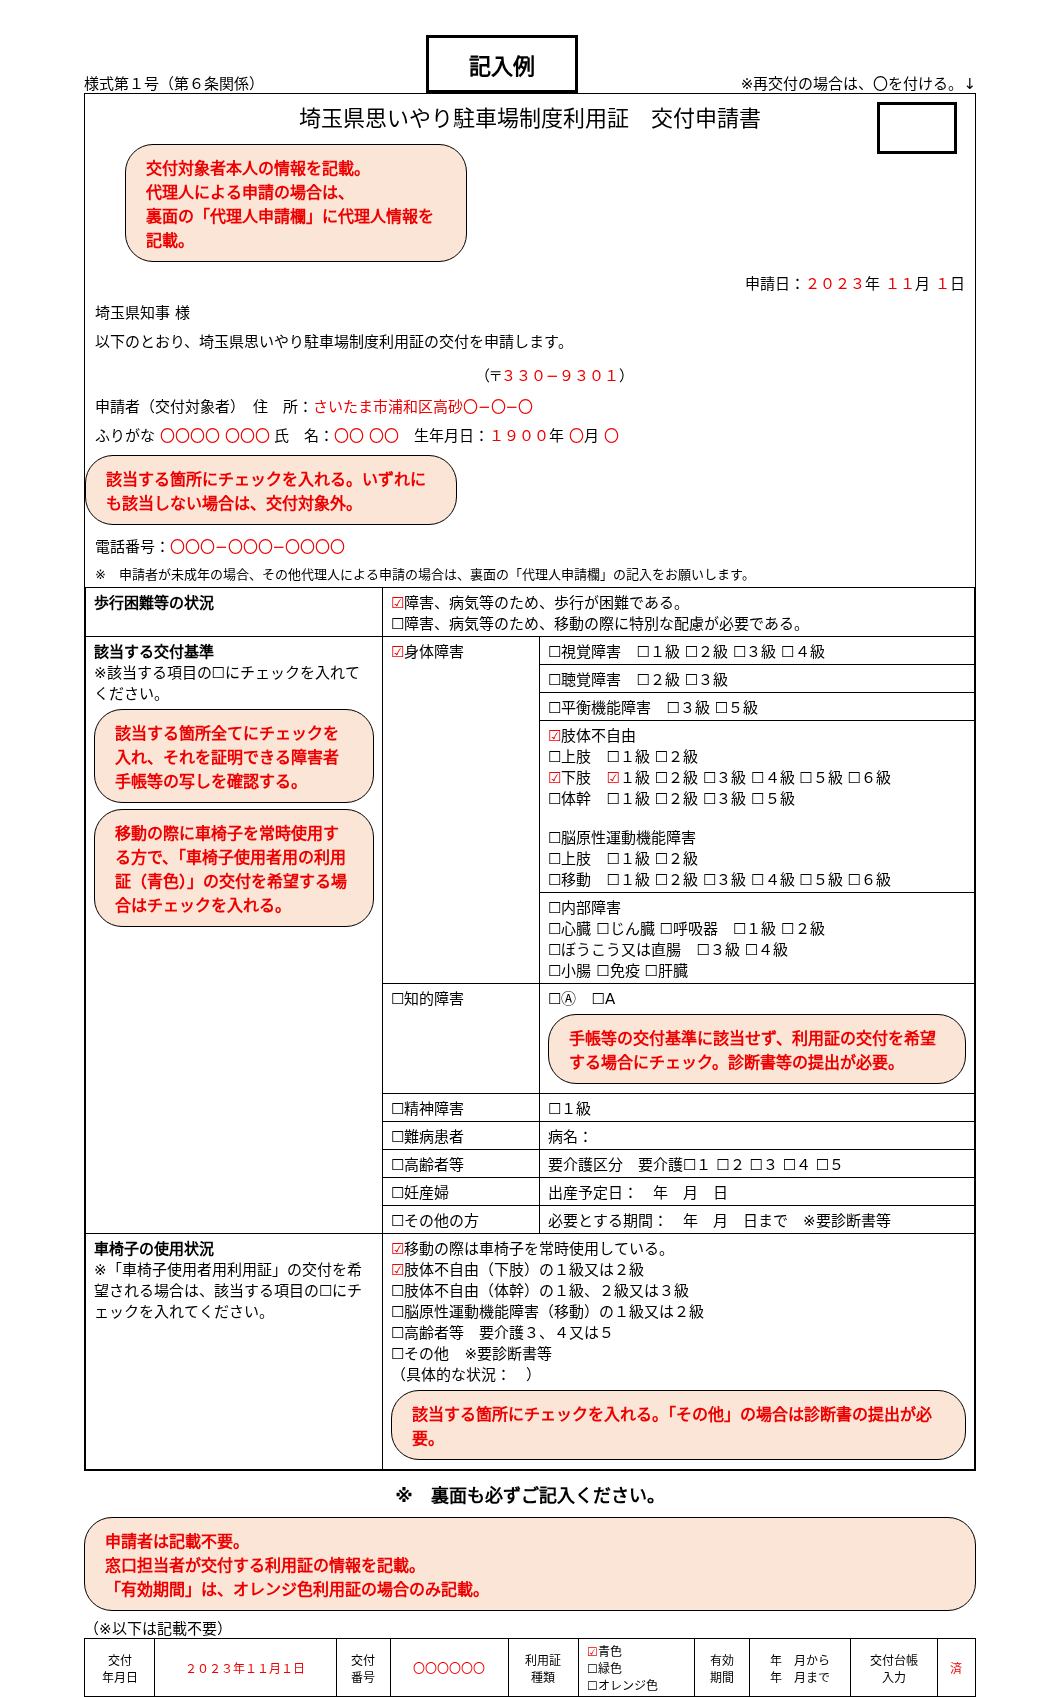様式第１号（第６条関係）
記入例
※再交付の場合は、〇を付ける。↓
埼玉県思いやり駐車場制度利用証　交付申請書
交付対象者本人の情報を記載。
代理人による申請の場合は、
裏面の「代理人申請欄」に代理人情報を記載。
申請日：２０２３年 １１月 １日
埼玉県知事 様
以下のとおり、埼玉県思いやり駐車場制度利用証の交付を申請します。
（〒３３０−９３０１）
申請者（交付対象者）　住　所：さいたま市浦和区高砂〇−〇−〇
ふりがな 〇〇〇〇 〇〇〇 氏　名：〇〇 〇〇　生年月日：１９００年 〇月 〇
該当する箇所にチェックを入れる。いずれにも該当しない場合は、交付対象外。
電話番号：〇〇〇−〇〇〇−〇〇〇〇
※　申請者が未成年の場合、その他代理人による申請の場合は、裏面の「代理人申請欄」の記入をお願いします。
| 歩行困難等の状況 | ☑ 障害、病気等のため、歩行が困難である。 ☐障害、病気等のため、移動の際に特別な配慮が必要である。 | |
| 該当する交付基準 ※該当する項目の☐にチェックを入れてください。 該当する箇所全てにチェックを入れ、それを証明できる障害者手帳等の写しを確認する。 移動の際に車椅子を常時使用する方で、「車椅子使用者用の利用証（青色）」の交付を希望する場合はチェックを入れる。 | ☑ 身体障害 | ☐視覚障害 ☐１級 ☐２級 ☐３級 ☐４級 |
| | | ☐聴覚障害 ☐２級 ☐３級 |
| | | ☐平衡機能障害 ☐３級 ☐５級 |
| | | ☑ 肢体不自由 ☐上肢 ☐１級 ☐２級 ☑ 下肢 ☑ １級 ☐２級 ☐３級 ☐４級 ☐５級 ☐６級 ☐体幹 ☐１級 ☐２級 ☐３級 ☐５級 ☐脳原性運動機能障害 ☐上肢 ☐１級 ☐２級 ☐移動 ☐１級 ☐２級 ☐３級 ☐４級 ☐５級 ☐６級 |
| | | ☐内部障害 ☐心臓 ☐じん臓 ☐呼吸器 ☐１級 ☐２級 ☐ぼうこう又は直腸 ☐３級 ☐４級 ☐小腸 ☐免疫 ☐肝臓 |
| | ☐知的障害 | ☐Ⓐ ☐A 手帳等の交付基準に該当せず、利用証の交付を希望する場合にチェック。診断書等の提出が必要。 |
| | ☐精神障害 | ☐１級 |
| | ☐難病患者 | 病名： |
| | ☐高齢者等 | 要介護区分 要介護☐１ ☐２ ☐３ ☐４ ☐５ |
| | ☐妊産婦 | 出産予定日： 年 月 日 |
| | ☐その他の方 | 必要とする期間： 年 月 日まで ※要診断書等 |
| 車椅子の使用状況 ※「車椅子使用者用利用証」の交付を希望される場合は、該当する項目の☐にチェックを入れてください。 | ☑ 移動の際は車椅子を常時使用している。 ☑ 肢体不自由（下肢）の１級又は２級 ☐肢体不自由（体幹）の１級、２級又は３級 ☐脳原性運動機能障害（移動）の１級又は２級 ☐高齢者等 要介護３、４又は５ ☐その他 ※要診断書等 （具体的な状況： ） 該当する箇所にチェックを入れる。「その他」の場合は診断書の提出が必要。 | |
※　裏面も必ずご記入ください。
申請者は記載不要。
窓口担当者が交付する利用証の情報を記載。
「有効期間」は、オレンジ色利用証の場合のみ記載。
（※以下は記載不要）
| 交付 年月日 | ２０２３年１１月１日 | 交付 番号 | 〇〇〇〇〇〇 | 利用証 種類 | ☑ 青色 ☐緑色 ☐オレンジ色 | 有効 期間 | 年 月から 年 月まで | 交付台帳 入力 | 済 |